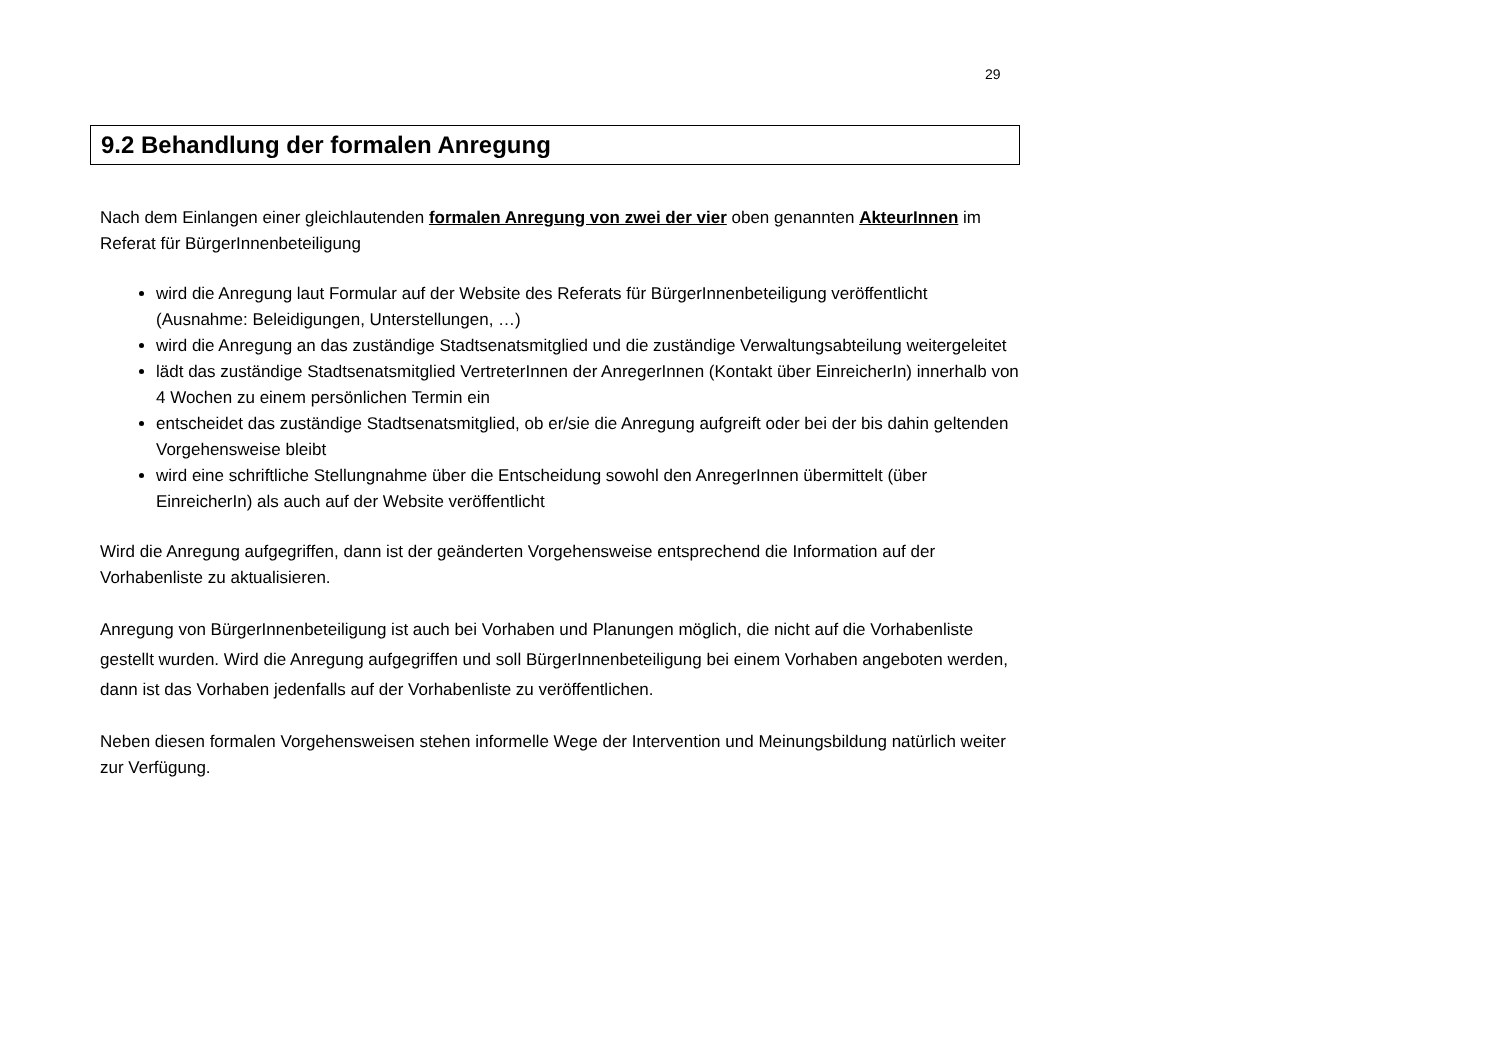29
9.2 Behandlung der formalen Anregung
Nach dem Einlangen einer gleichlautenden formalen Anregung von zwei der vier oben genannten AkteurInnen im Referat für BürgerInnenbeteiligung
wird die Anregung laut Formular auf der Website des Referats für BürgerInnenbeteiligung veröffentlicht (Ausnahme: Beleidigungen, Unterstellungen, …)
wird die Anregung an das zuständige Stadtsenatsmitglied und die zuständige Verwaltungsabteilung weitergeleitet
lädt das zuständige Stadtsenatsmitglied VertreterInnen der AnregerInnen (Kontakt über EinreicherIn) innerhalb von 4 Wochen zu einem persönlichen Termin ein
entscheidet das zuständige Stadtsenatsmitglied, ob er/sie die Anregung aufgreift oder bei der bis dahin geltenden Vorgehensweise bleibt
wird eine schriftliche Stellungnahme über die Entscheidung sowohl den AnregerInnen übermittelt (über EinreicherIn) als auch auf der Website veröffentlicht
Wird die Anregung aufgegriffen, dann ist der geänderten Vorgehensweise entsprechend die Information auf der Vorhabenliste zu aktualisieren.
Anregung von BürgerInnenbeteiligung ist auch bei Vorhaben und Planungen möglich, die nicht auf die Vorhabenliste gestellt wurden. Wird die Anregung aufgegriffen und soll BürgerInnenbeteiligung bei einem Vorhaben angeboten werden, dann ist das Vorhaben jedenfalls auf der Vorhabenliste zu veröffentlichen.
Neben diesen formalen Vorgehensweisen stehen informelle Wege der Intervention und Meinungsbildung natürlich weiter zur Verfügung.